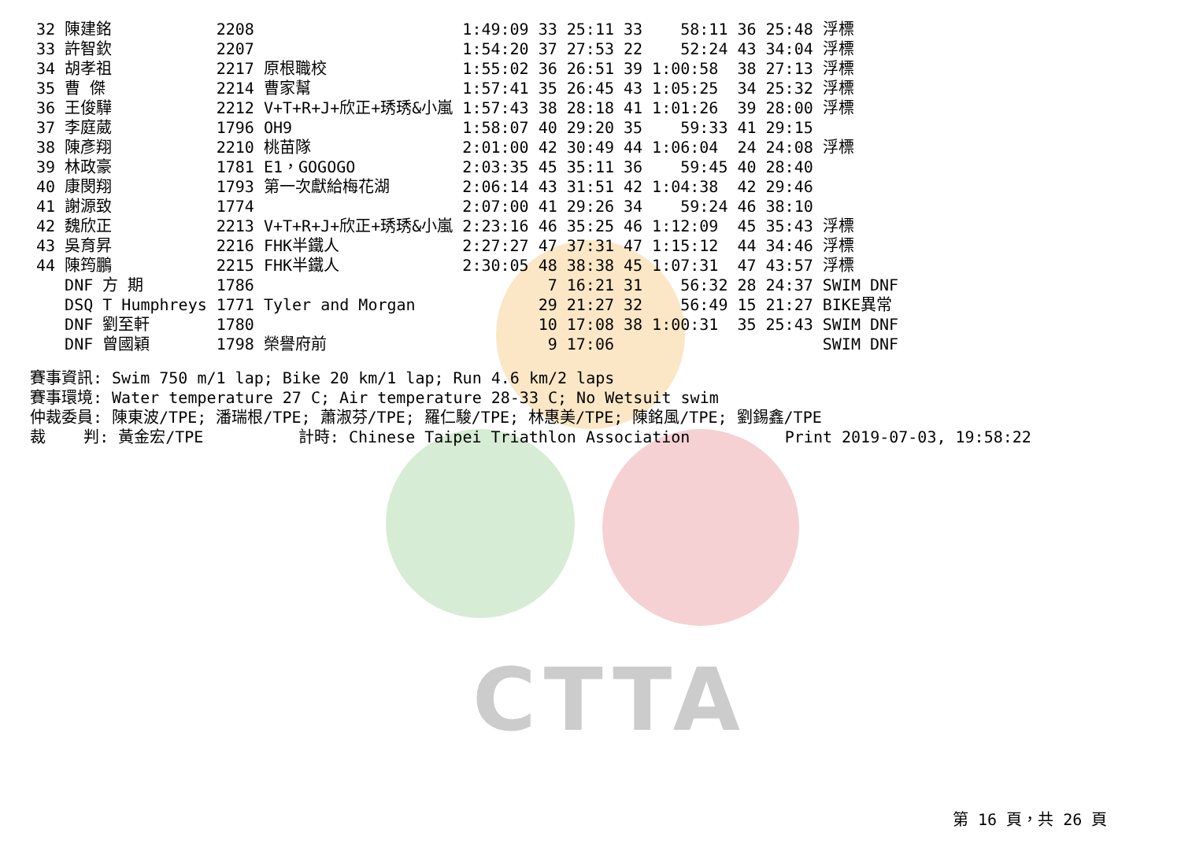CTTA
| 32 | 陳建銘 | 2208 | 1:49:09 | 33 25:11 | 33 58:11 | 36 | 25:48 浮標 |
| 33 | 許智欽 | 2207 | 1:54:20 | 37 27:53 | 22 52:24 | 43 | 34:04 浮標 |
| 34 | 胡孝祖 | 2217 原根職校 | 1:55:02 | 36 26:51 | 39 1:00:58 | 38 | 27:13 浮標 |
| 35 | 曹 傑 | 2214 曹家幫 | 1:57:41 | 35 26:45 | 43 1:05:25 | 34 | 25:32 浮標 |
| 36 | 王俊驊 | 2212 V+T+R+J+欣正+琇琇&小嵐 | 1:57:43 | 38 28:18 | 41 1:01:26 | 39 | 28:00 浮標 |
| 37 | 李庭葳 | 1796 OH9 | 1:58:07 | 40 29:20 | 35 59:33 | 41 | 29:15 |
| 38 | 陳彥翔 | 2210 桃苗隊 | 2:01:00 | 42 30:49 | 44 1:06:04 | 24 | 24:08 浮標 |
| 39 | 林政豪 | 1781 E1，GOGOGO | 2:03:35 | 45 35:11 | 36 59:45 | 40 | 28:40 |
| 40 | 康閔翔 | 1793 第一次獻給梅花湖 | 2:06:14 | 43 31:51 | 42 1:04:38 | 42 | 29:46 |
| 41 | 謝源致 | 1774 | 2:07:00 | 41 29:26 | 34 59:24 | 46 | 38:10 |
| 42 | 魏欣正 | 2213 V+T+R+J+欣正+琇琇&小嵐 | 2:23:16 | 46 35:25 | 46 1:12:09 | 45 | 35:43 浮標 |
| 43 | 吳育昇 | 2216 FHK半鐵人 | 2:27:27 | 47 37:31 | 47 1:15:12 | 44 | 34:46 浮標 |
| 44 | 陳筠鵬 | 2215 FHK半鐵人 | 2:30:05 | 48 38:38 | 45 1:07:31 | 47 | 43:57 浮標 |
| | DNF 方 期 | 1786 | | 7 16:21 | 31 56:32 | 28 | 24:37 SWIM DNF |
| | DSQ T Humphreys | 1771 Tyler and Morgan | | 29 21:27 | 32 56:49 | 15 | 21:27 BIKE異常 |
| | DNF 劉至軒 | 1780 | | 10 17:08 | 38 1:00:31 | 35 | 25:43 SWIM DNF |
| | DNF 曾國穎 | 1798 榮譽府前 | | 9 17:06 | | | SWIM DNF |
賽事資訊: Swim 750 m/1 lap; Bike 20 km/1 lap; Run 4.6 km/2 laps 賽事環境: Water temperature 27 C; Air temperature 28-33 C; No Wetsuit swim 仲裁委員: 陳東波/TPE; 潘瑞根/TPE; 蕭淑芬/TPE; 羅仁駿/TPE; 林惠美/TPE; 陳銘風/TPE; 劉錫鑫/TPE 裁 判: 黃金宏/TPE 計時: Chinese Taipei Triathlon Association Print 2019-07-03, 19:58:22
第 16 頁，共 26 頁